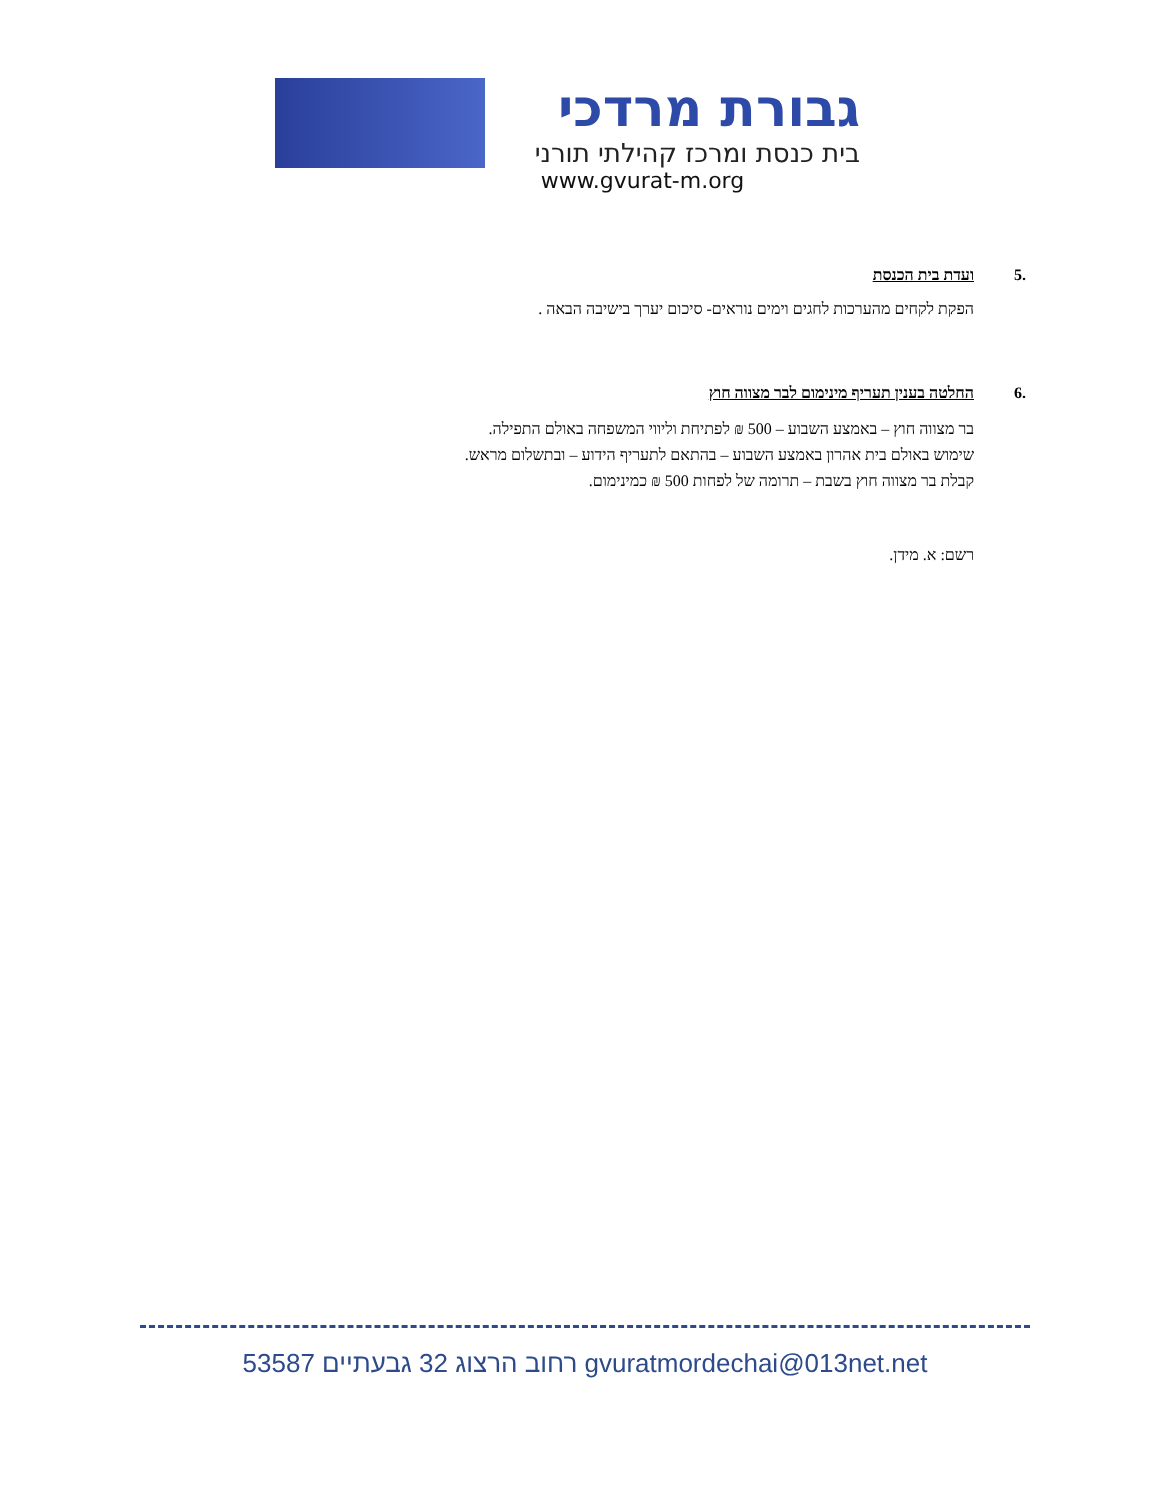גבורת מרדכי
בית כנסת ומרכז קהילתי תורני
www.gvurat-m.org
.5 ועדת בית הכנסת
הפקת לקחים מהערכות לחגים וימים נוראים- סיכום יערך בישיבה הבאה .
.6 החלטה בענין תעריף מינימום לבר מצווה חוץ
בר מצווה חוץ – באמצע השבוע – 500 ₪ לפתיחת וליווי המשפחה באולם התפילה.
שימוש באולם בית אהרון באמצע השבוע – בהתאם לתעריף הידוע – ובתשלום מראש.
קבלת בר מצווה חוץ בשבת – תרומה של לפחות 500 ₪ כמינימום.
רשם: א. מידן.
רחוב הרצוג 32 גבעתיים 53587 gvuratmordechai@013net.net